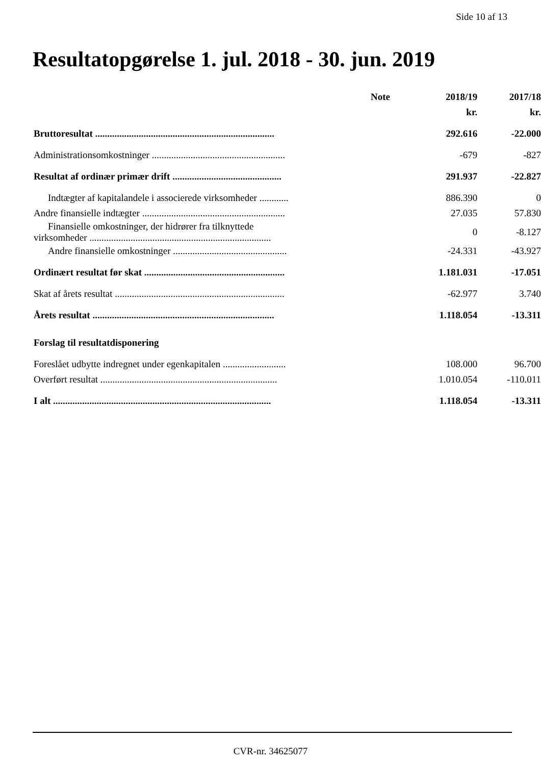Side 10 af 13
Resultatopgørelse 1. jul. 2018 - 30. jun. 2019
| | Note | 2018/19 | 2017/18 |
| --- | --- | --- | --- |
| | | kr. | kr. |
| Bruttoresultat .......................................................................... | | 292.616 | -22.000 |
| Administrationsomkostninger ....................................................... | | -679 | -827 |
| Resultat af ordinær primær drift ............................................. | | 291.937 | -22.827 |
| Indtægter af kapitalandele i associerede virksomheder ............ | | 886.390 | 0 |
| Andre finansielle indtægter ........................................................... | | 27.035 | 57.830 |
| Finansielle omkostninger, der hidrører fra tilknyttede virksomheder ........................................................................... | | 0 | -8.127 |
| Andre finansielle omkostninger ............................................... | | -24.331 | -43.927 |
| Ordinært resultat før skat .......................................................... | | 1.181.031 | -17.051 |
| Skat af årets resultat ...................................................................... | | -62.977 | 3.740 |
| Årets resultat ........................................................................... | | 1.118.054 | -13.311 |
| Forslag til resultatdisponering | | | |
| Foreslået udbytte indregnet under egenkapitalen .......................... | | 108.000 | 96.700 |
| Overført resultat ......................................................................... | | 1.010.054 | -110.011 |
| I alt .......................................................................................... | | 1.118.054 | -13.311 |
CVR-nr. 34625077